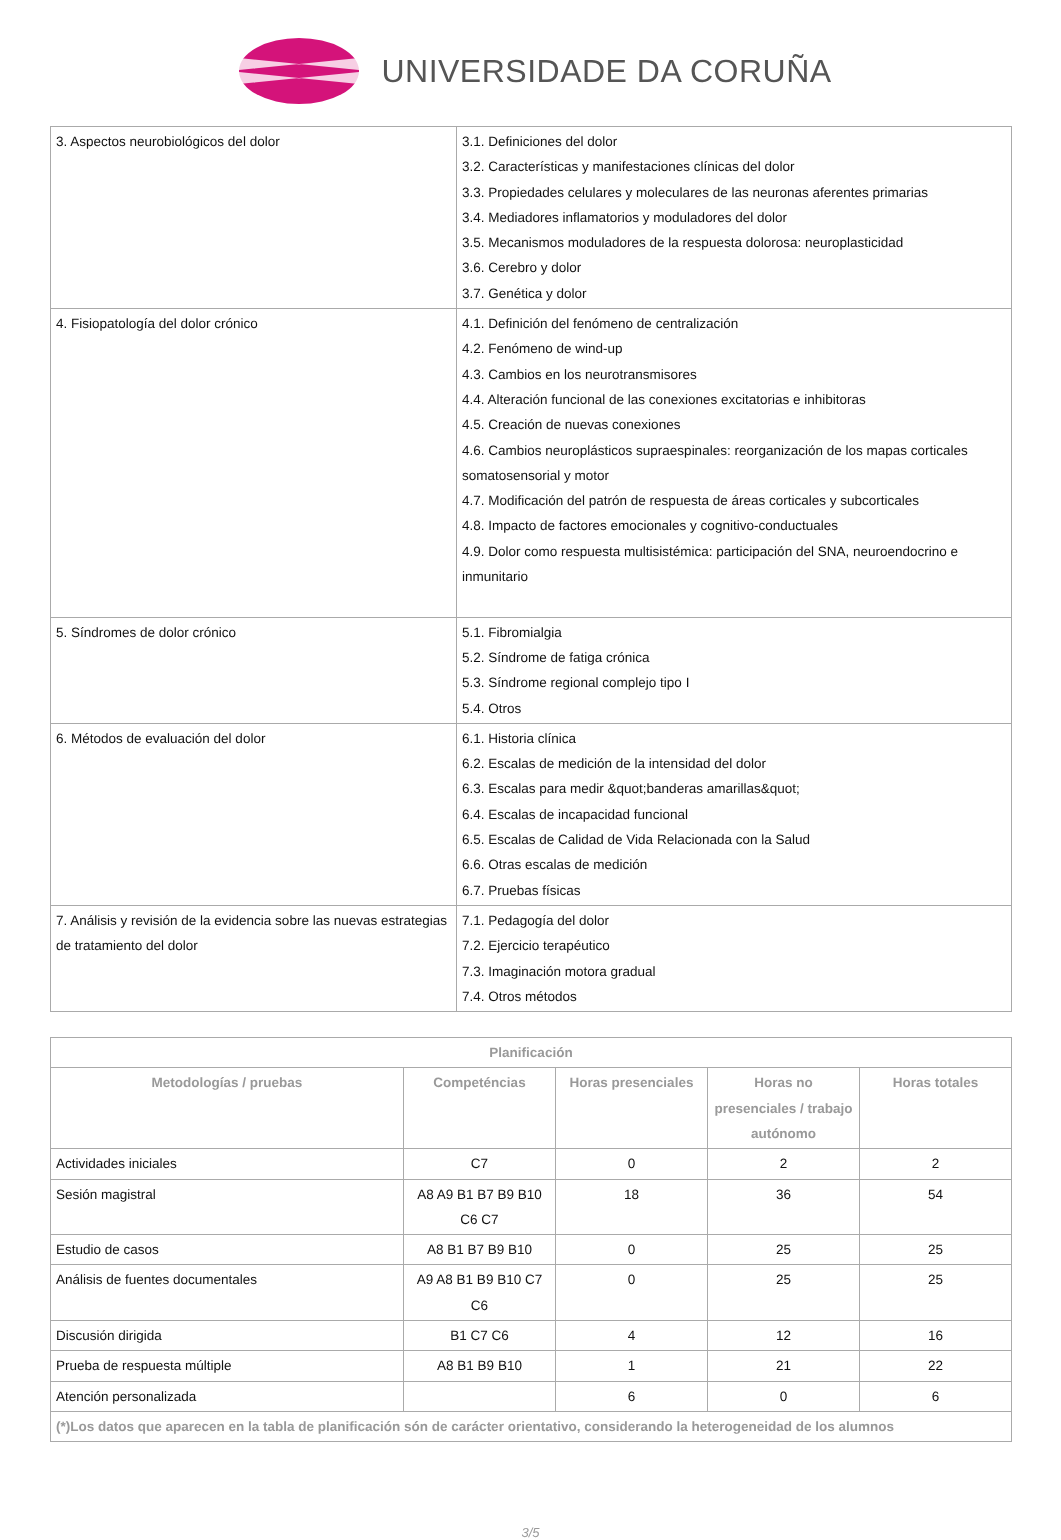UNIVERSIDADE DA CORUÑA
| 3. Aspectos neurobiológicos del dolor | 3.1. Definiciones del dolor 3.2. Características y manifestaciones clínicas del dolor 3.3. Propiedades celulares y moleculares de las neuronas aferentes primarias 3.4. Mediadores inflamatorios y moduladores del dolor 3.5. Mecanismos moduladores de la respuesta dolorosa: neuroplasticidad 3.6. Cerebro y dolor 3.7. Genética y dolor |
| 4. Fisiopatología del dolor crónico | 4.1. Definición del fenómeno de centralización 4.2. Fenómeno de wind-up 4.3. Cambios en los neurotransmisores 4.4. Alteración funcional de las conexiones excitatorias e inhibitoras 4.5. Creación de nuevas conexiones 4.6. Cambios neuroplásticos supraespinales: reorganización de los mapas corticales somatosensorial y motor 4.7. Modificación del patrón de respuesta de áreas corticales y subcorticales 4.8. Impacto de factores emocionales y cognitivo-conductuales 4.9. Dolor como respuesta multisistémica: participación del SNA, neuroendocrino e inmunitario |
| 5. Síndromes de dolor crónico | 5.1. Fibromialgia 5.2. Síndrome de fatiga crónica 5.3. Síndrome regional complejo tipo I 5.4. Otros |
| 6. Métodos de evaluación del dolor | 6.1. Historia clínica 6.2. Escalas de medición de la intensidad del dolor 6.3. Escalas para medir &quot;banderas amarillas&quot; 6.4. Escalas de incapacidad funcional 6.5. Escalas de Calidad de Vida Relacionada con la Salud 6.6. Otras escalas de medición 6.7. Pruebas físicas |
| 7. Análisis y revisión de la evidencia sobre las nuevas estrategias de tratamiento del dolor | 7.1. Pedagogía del dolor 7.2. Ejercicio terapéutico 7.3. Imaginación motora gradual 7.4. Otros métodos |
| Planificación | | | | |
| --- | --- | --- | --- | --- |
| Metodologías / pruebas | Competéncias | Horas presenciales | Horas no presenciales / trabajo autónomo | Horas totales |
| Actividades iniciales | C7 | 0 | 2 | 2 |
| Sesión magistral | A8 A9 B1 B7 B9 B10 C6 C7 | 18 | 36 | 54 |
| Estudio de casos | A8 B1 B7 B9 B10 | 0 | 25 | 25 |
| Análisis de fuentes documentales | A9 A8 B1 B9 B10 C7 C6 | 0 | 25 | 25 |
| Discusión dirigida | B1 C7 C6 | 4 | 12 | 16 |
| Prueba de respuesta múltiple | A8 B1 B9 B10 | 1 | 21 | 22 |
| Atención personalizada | | 6 | 0 | 6 |
| (*)Los datos que aparecen en la tabla de planificación són de carácter orientativo, considerando la heterogeneidad de los alumnos | | | | |
3/5